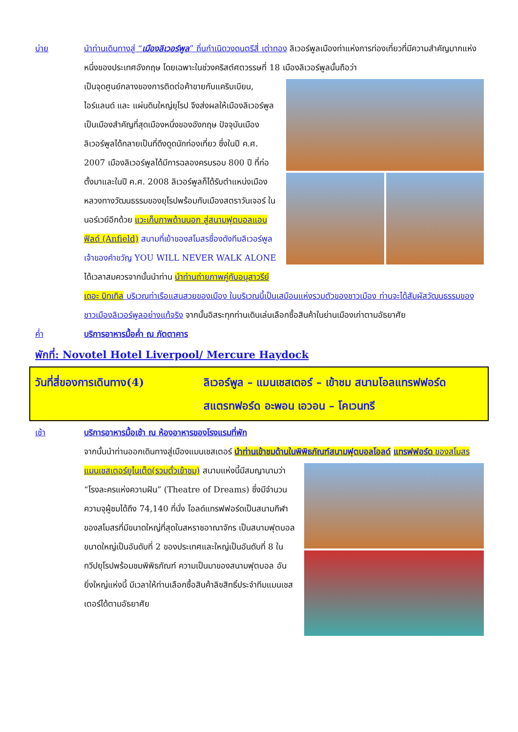บ่าย นำท่านเดินทางสู่ “เมืองลิเวอร์พูล” ถิ่นกำเนิดวงดนตรีสี่ เต่าทอง ลิเวอร์พูลเมืองท่าแห่งการท่องเที่ยวที่มีความสำคัญมากแห่งหนึ่งของประเทศอังกฤษ โดยเฉพาะในช่วงคริสต์ศตวรรษที่ 18 เมืองลิเวอร์พูลนั้นถือว่า
เป็นจุดศูนย์กลางของการติดต่อค้าขายกับแคริบเบียน, ไอร์แลนด์ และ แผ่นดินใหญ่ยุโรป จึงส่งผลให้เมืองลิเวอร์พูลเป็นเมืองสำคัญที่สุดเมืองหนึ่งของอังกฤษ ปัจจุบันเมืองลิเวอร์พูลได้กลายเป็นที่ดึงดูดนักท่องเที่ยว ซึ่งในปี ค.ศ. 2007 เมืองลิเวอร์พูลได้มีการฉลองครบรอบ 800 ปี ที่ก่อตั้งมาและในปี ค.ศ. 2008 ลิเวอร์พูลก็ได้รับตำแหน่งเมืองหลวงทางวัฒนธรรมของยุโรปพร้อมกับเมืองสตราวันเจอร์ ในนอร์เวย์อีกด้วย แวะเก็บภาพด้านนอก สู่สนามฟุตบอลแอนฟิลด์ (Anfield) สนามที่เย้าของสโมสรชื่องดังทีมลิเวอร์พูล เจ้าของคำขวัญ YOU WILL NEVER WALK ALONE ได้เวลาสมควรจากนั้นนำท่าน นำท่านถ่ายภาพคู่กับอนุสาวรีย์ เดอะ บิทเทิล บริเวณท่าเรือแสนสวยของเมือง ในบริเวณนี้เป็นเสมือนแห่งรวมตัวของชาวเมือง ท่านจะได้สัมผัสวัฒนธรรมของชาวเมืองลิเวอร์พูลอย่างแท้จริง จากนั้นอิสระทุกท่านเดินเล่นเลือกซื้อสินค้าในย่านเมืองเก่าตามอัธยาศัย
ค่ำ บริการอาหารมื้อค่ำ ณ ภัตตาคาร
พักที่: Novotel Hotel Liverpool/ Mercure Haydock
วันที่สี่ของการเดินทาง(4) ลิเวอร์พูล – แมนเชสเตอร์ – เข้าชม สนามโอลแทรฟฟอร์ด
สแตรทฟอร์ด อะพอน เอวอน – โคเวนทรี
เช้า บริการอาหารมื้อเช้า ณ ห้องอาหารของโรงแรมที่พัก
จากนั้นนำท่านออกเดินทางสู่เมืองแมนเชสเตอร์ นำท่านเข้าชมด้านในพิพิธภัณฑ์สนามฟุตบอลโอลด์
แทรฟฟอร์ด ของสโมสรแมนเชสเตอร์ยูไนเต็ด(รวมตั๋วเข้าชม) สนามแห่งนี้มีสมญานามว่า “โรงละครแห่งความฝัน” (Theatre of Dreams) ซึ่งมีจำนวนความจุผู้ชมได้ถึง 74,140 ที่นั่ง โอลด์แทรฟฟอร์ดเป็นสนามกีฬาของสโมสรที่มีขนาดใหญ่ที่สุดในสหราชอาณาจักร เป็นสนามฟุตบอลขนาดใหญ่เป็นอันดับที่ 2 ของประเทศและใหญ่เป็นอันดับที่ 8 ในทวีปยุโรปพร้อมชมพิพิธภัณฑ์ ความเป็นมาของสนามฟุตบอล อันยิ่งใหญ่แห่งนี้ มีเวลาให้ท่านเลือกซื้อสินค้าลิขสิทธิ์ประจำทีมแมนเชสเตอร์ได้ตามอัธยาศัย